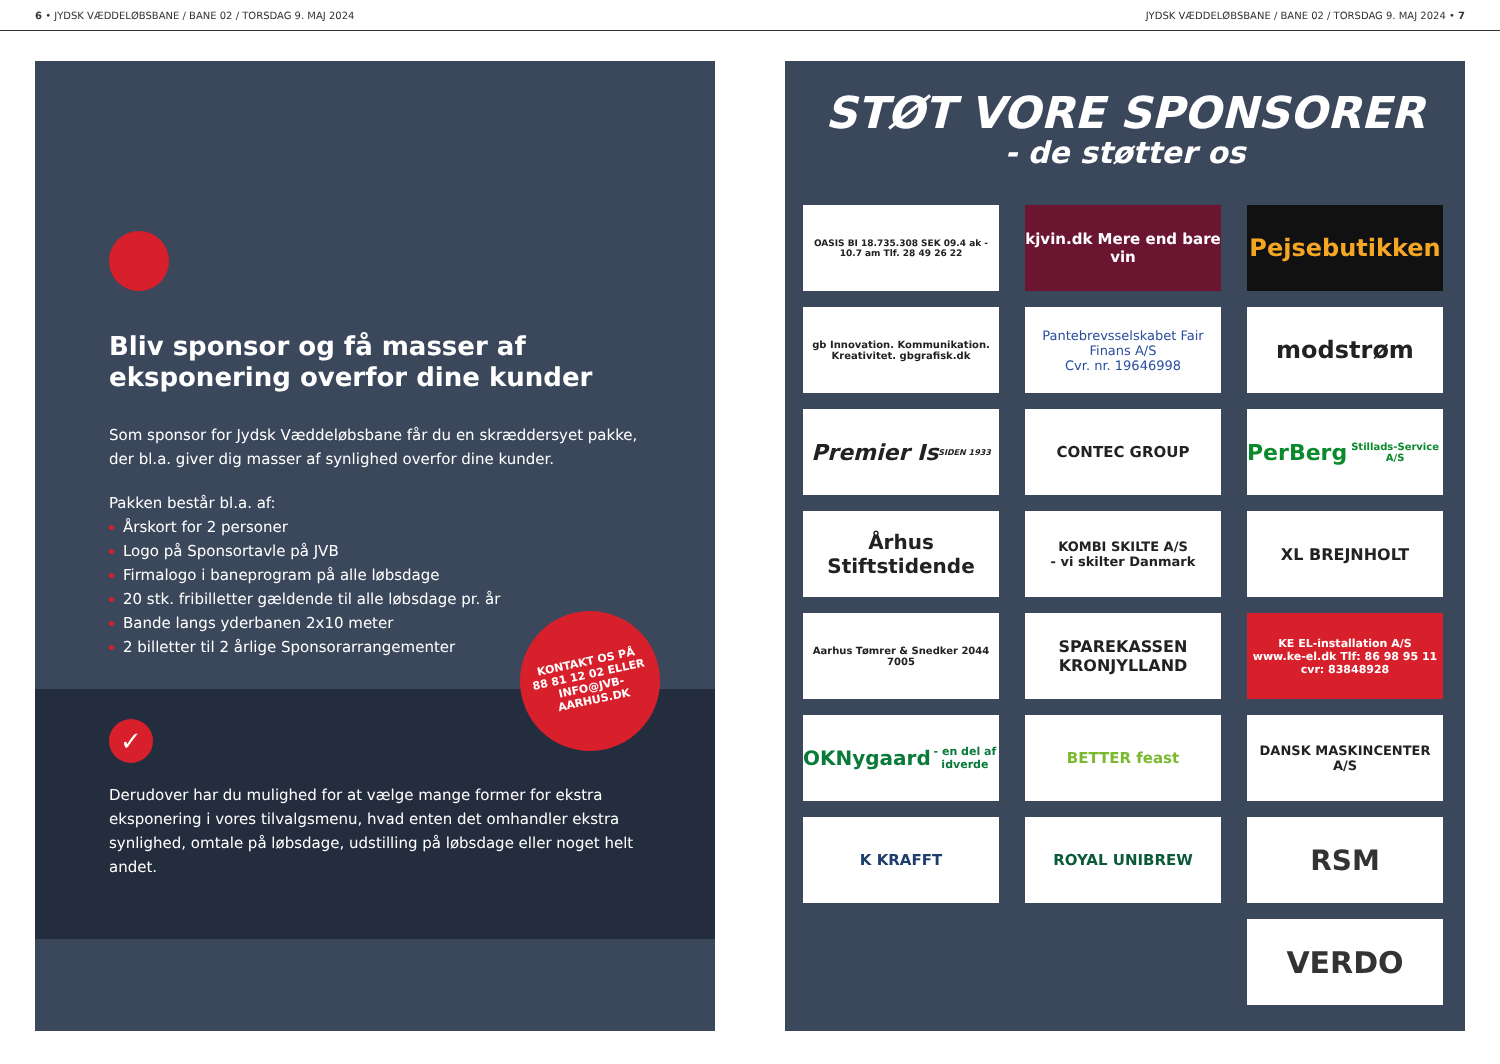6 • JYDSK VÆDDELØBSBANE / BANE 02 / TORSDAG 9. MAJ 2024 JYDSK VÆDDELØBSBANE / BANE 02 / TORSDAG 9. MAJ 2024 • 7
Bliv sponsor og få masser af eksponering overfor dine kunder
Som sponsor for Jydsk Væddeløbsbane får du en skræddersyet pakke, der bl.a. giver dig masser af synlighed overfor dine kunder.
Pakken består bl.a. af:
Årskort for 2 personer
Logo på Sponsortavle på JVB
Firmalogo i baneprogram på alle løbsdage
20 stk. fribilletter gældende til alle løbsdage pr. år
Bande langs yderbanen 2x10 meter
2 billetter til 2 årlige Sponsorarrangementer
✓
Derudover har du mulighed for at vælge mange former for ekstra eksponering i vores tilvalgsmenu, hvad enten det omhandler ekstra synlighed, omtale på løbsdage, udstilling på løbsdage eller noget helt andet.
KONTAKT OS PÅ
88 81 12 02 ELLER
INFO@JVB-AARHUS.DK
STØT VORE SPONSORER
- de støtter os
OASIS BI 18.735.308 SEK 09.4 ak - 10.7 am Tlf. 28 49 26 22
kjvin.dk Mere end bare vin
Pejsebutikken
gb Innovation. Kommunikation. Kreativitet. gbgrafisk.dk
Pantebrevsselskabet Fair Finans A/S
Cvr. nr. 19646998
modstrøm
Premier Is
SIDEN 1933
CONTEC GROUP
PerBerg
Stillads-Service A/S
Århus Stiftstidende
KOMBI SKILTE A/S
- vi skilter Danmark
XL BREJNHOLT
Aarhus Tømrer & Snedker 2044 7005
SPAREKASSEN KRONJYLLAND
KE EL-installation A/S
www.ke-el.dk Tlf: 86 98 95 11 cvr: 83848928
OKNygaard
- en del af idverde
BETTER feast
DANSK MASKINCENTER A/S
K KRAFFT
ROYAL UNIBREW
RSM
VERDO